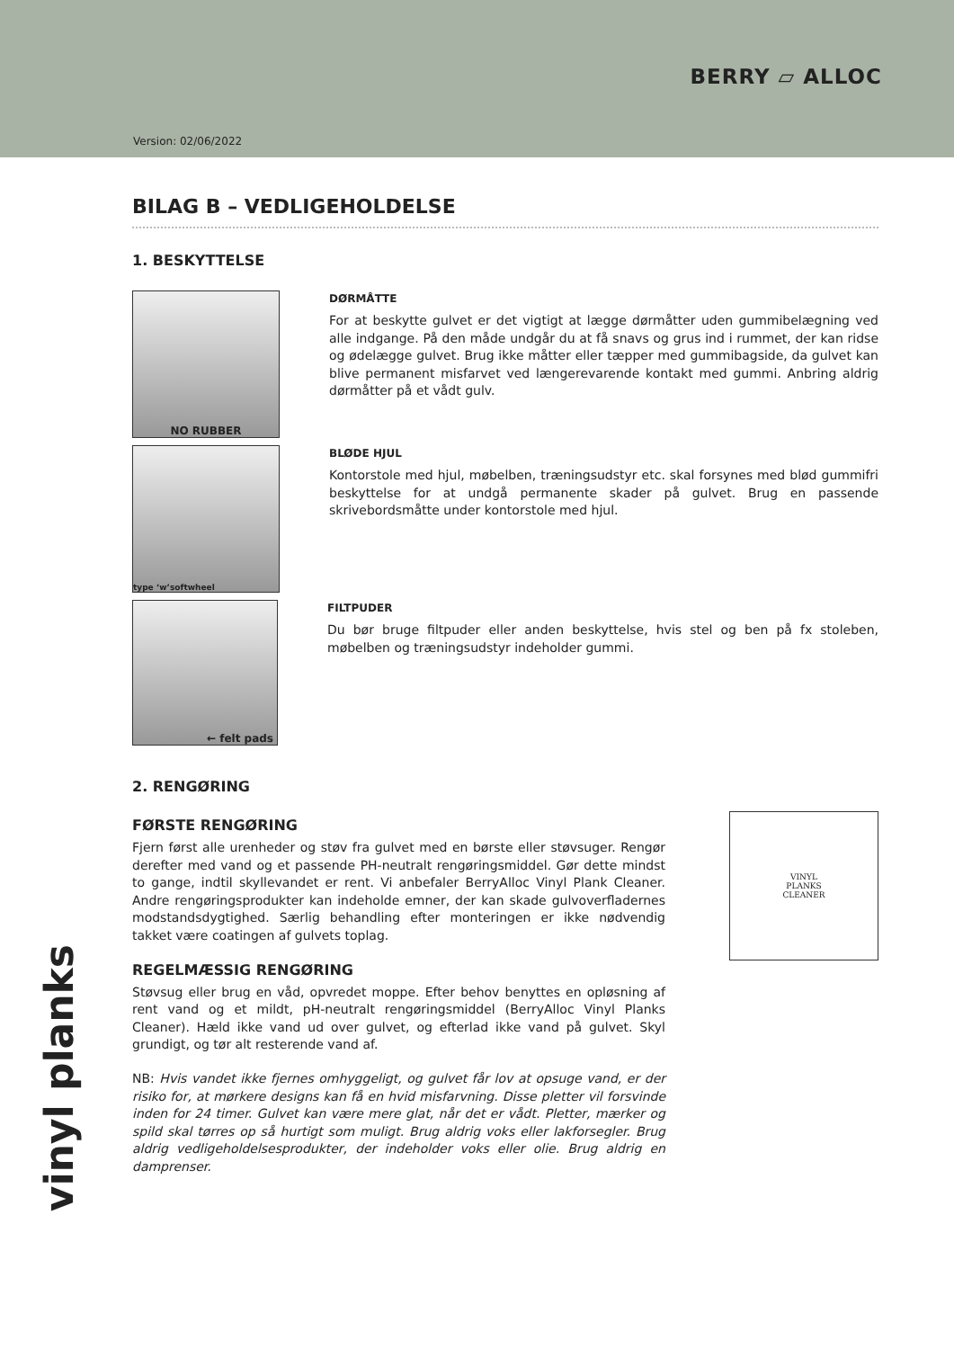BERRY ▱ ALLOC
Version: 02/06/2022
BILAG B – VEDLIGEHOLDELSE
1. BESKYTTELSE
NO RUBBER
DØRMÅTTE
For at beskytte gulvet er det vigtigt at lægge dørmåtter uden gummibelægning ved alle indgange. På den måde undgår du at få snavs og grus ind i rummet, der kan ridse og ødelægge gulvet. Brug ikke måtter eller tæpper med gummibagside, da gulvet kan blive permanent misfarvet ved længerevarende kontakt med gummi. Anbring aldrig dørmåtter på et vådt gulv.
type ‘w’softwheel
BLØDE HJUL
Kontorstole med hjul, møbelben, træningsudstyr etc. skal forsynes med blød gummifri beskyttelse for at undgå permanente skader på gulvet. Brug en passende skrivebordsmåtte under kontorstole med hjul.
← felt pads
FILTPUDER
Du bør bruge filtpuder eller anden beskyttelse, hvis stel og ben på fx stoleben, møbelben og træningsudstyr indeholder gummi.
2. RENGØRING
VINYL
PLANKS
CLEANER
FØRSTE RENGØRING
Fjern først alle urenheder og støv fra gulvet med en børste eller støvsuger. Rengør derefter med vand og et passende PH-neutralt rengøringsmiddel. Gør dette mindst to gange, indtil skyllevandet er rent. Vi anbefaler BerryAlloc Vinyl Plank Cleaner. Andre rengøringsprodukter kan indeholde emner, der kan skade gulvoverfladernes modstandsdygtighed. Særlig behandling efter monteringen er ikke nødvendig takket være coatingen af gulvets toplag.
REGELMÆSSIG RENGØRING
Støvsug eller brug en våd, opvredet moppe. Efter behov benyttes en opløsning af rent vand og et mildt, pH-neutralt rengøringsmiddel (BerryAlloc Vinyl Planks Cleaner). Hæld ikke vand ud over gulvet, og efterlad ikke vand på gulvet. Skyl grundigt, og tør alt resterende vand af.
NB: Hvis vandet ikke fjernes omhyggeligt, og gulvet får lov at opsuge vand, er der risiko for, at mørkere designs kan få en hvid misfarvning. Disse pletter vil forsvinde inden for 24 timer. Gulvet kan være mere glat, når det er vådt. Pletter, mærker og spild skal tørres op så hurtigt som muligt. Brug aldrig voks eller lakforsegler. Brug aldrig vedligeholdelsesprodukter, der indeholder voks eller olie. Brug aldrig en damprenser.
vinyl planks